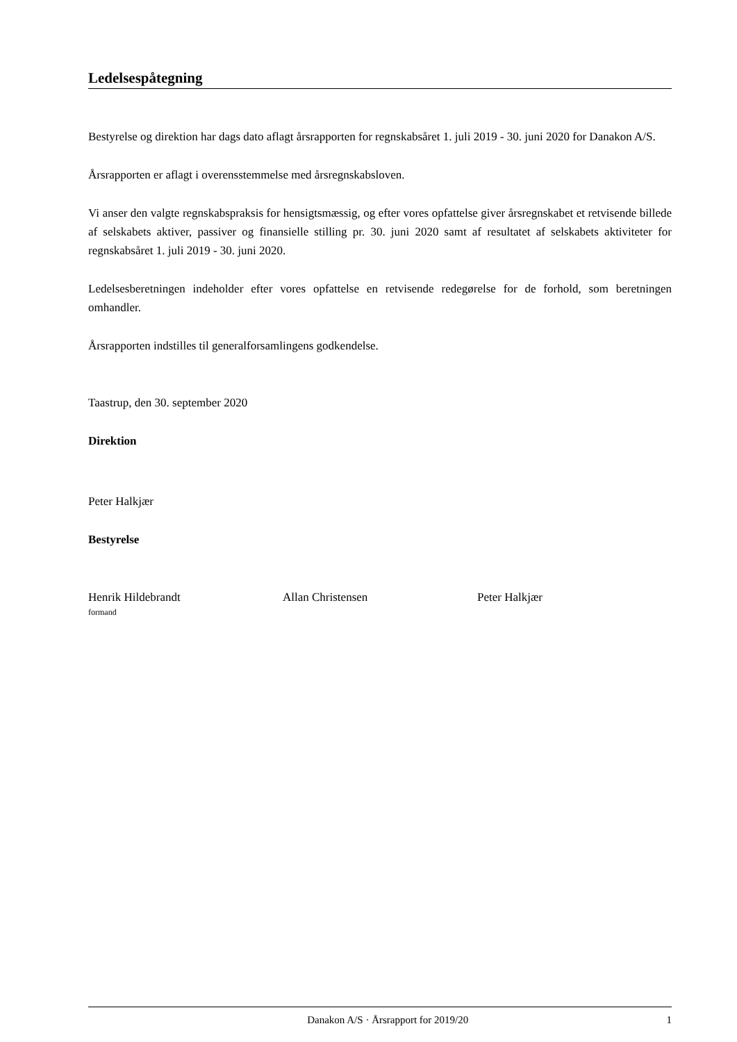Ledelsespåtegning
Bestyrelse og direktion har dags dato aflagt årsrapporten for regnskabsåret 1. juli 2019 - 30. juni 2020 for Danakon A/S.
Årsrapporten er aflagt i overensstemmelse med årsregnskabsloven.
Vi anser den valgte regnskabspraksis for hensigtsmæssig, og efter vores opfattelse giver årsregnskabet et retvisende billede af selskabets aktiver, passiver og finansielle stilling pr. 30. juni 2020 samt af resultatet af selskabets aktiviteter for regnskabsåret 1. juli 2019 - 30. juni 2020.
Ledelsesberetningen indeholder efter vores opfattelse en retvisende redegørelse for de forhold, som beretningen omhandler.
Årsrapporten indstilles til generalforsamlingens godkendelse.
Taastrup, den 30. september 2020
Direktion
Peter Halkjær
Bestyrelse
Henrik Hildebrandt
formand
Allan Christensen Peter Halkjær
Danakon A/S · Årsrapport for 2019/20 1